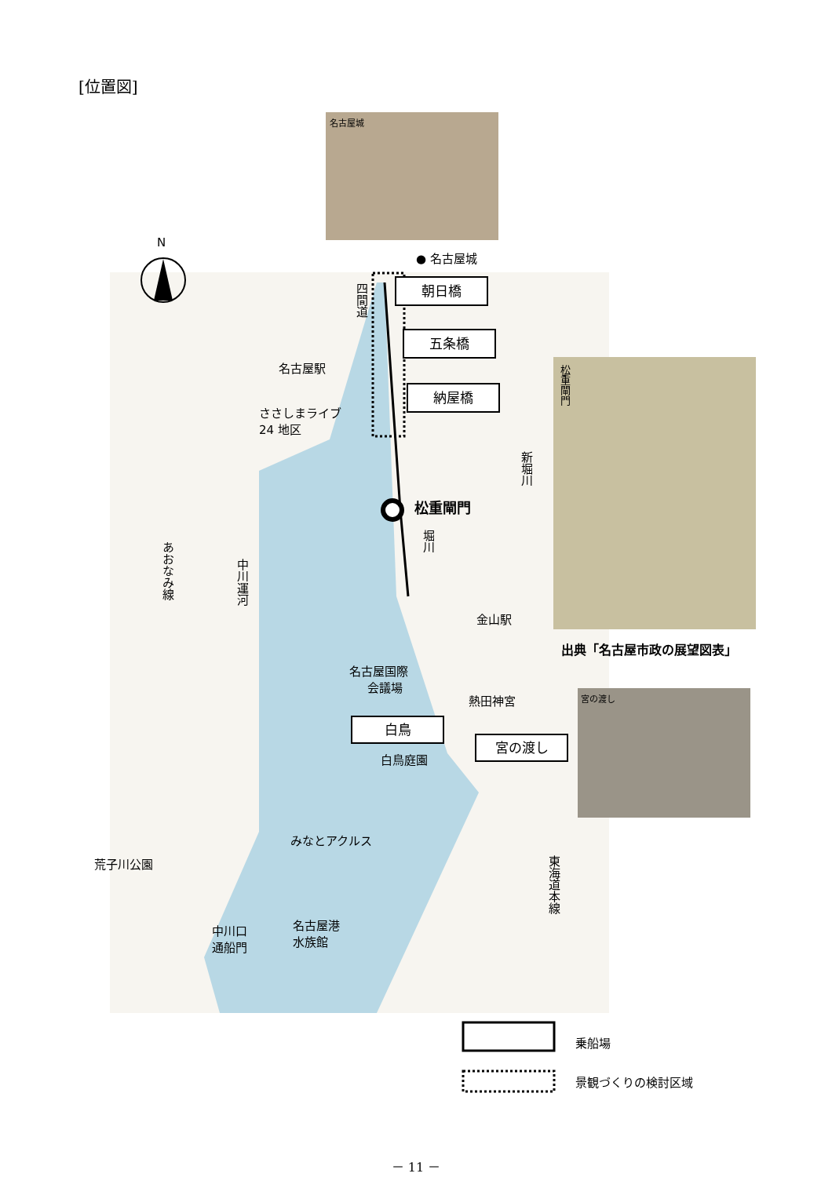[位置図]
名古屋城
N
● 名古屋城
朝日橋
五条橋
納屋橋
四間道
名古屋駅
ささしまライブ
24 地区
新堀川
松重閘門
堀川
あおなみ線
中川運河
金山駅
名古屋国際
　会議場
熱田神宮
白鳥
宮の渡し
白鳥庭園
みなとアクルス
荒子川公園
東海道本線
中川口
通船門
名古屋港
水族館
松重閘門
出典「名古屋市政の展望図表」
宮の渡し
乗船場
景観づくりの検討区域
－ 11 －